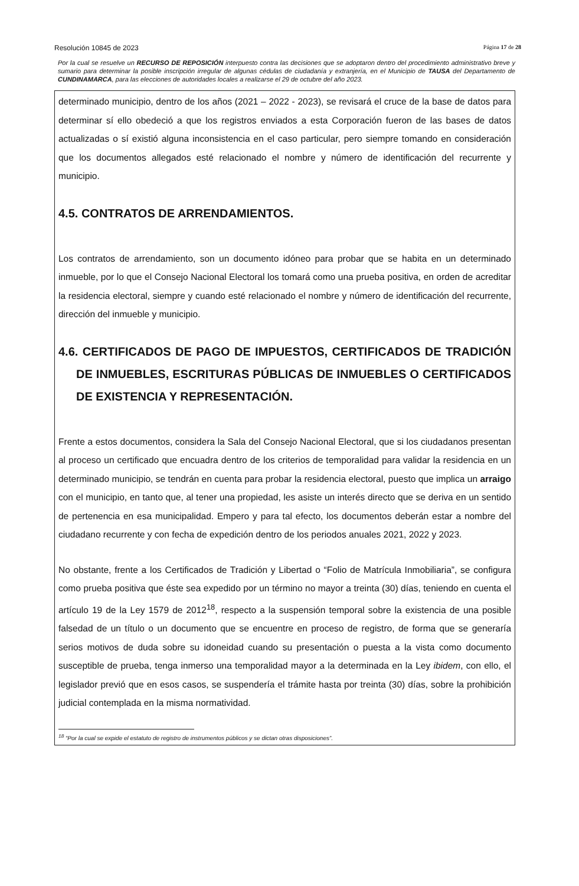Resolución 10845 de 2023 Página 17 de 28
Por la cual se resuelve un RECURSO DE REPOSICIÓN interpuesto contra las decisiones que se adoptaron dentro del procedimiento administrativo breve y sumario para determinar la posible inscripción irregular de algunas cédulas de ciudadanía y extranjería, en el Municipio de TAUSA del Departamento de CUNDINAMARCA, para las elecciones de autoridades locales a realizarse el 29 de octubre del año 2023.
determinado municipio, dentro de los años (2021 – 2022 - 2023), se revisará el cruce de la base de datos para determinar sí ello obedeció a que los registros enviados a esta Corporación fueron de las bases de datos actualizadas o sí existió alguna inconsistencia en el caso particular, pero siempre tomando en consideración que los documentos allegados esté relacionado el nombre y número de identificación del recurrente y municipio.
4.5. CONTRATOS DE ARRENDAMIENTOS.
Los contratos de arrendamiento, son un documento idóneo para probar que se habita en un determinado inmueble, por lo que el Consejo Nacional Electoral los tomará como una prueba positiva, en orden de acreditar la residencia electoral, siempre y cuando esté relacionado el nombre y número de identificación del recurrente, dirección del inmueble y municipio.
4.6. CERTIFICADOS DE PAGO DE IMPUESTOS, CERTIFICADOS DE TRADICIÓN DE INMUEBLES, ESCRITURAS PÚBLICAS DE INMUEBLES O CERTIFICADOS DE EXISTENCIA Y REPRESENTACIÓN.
Frente a estos documentos, considera la Sala del Consejo Nacional Electoral, que si los ciudadanos presentan al proceso un certificado que encuadra dentro de los criterios de temporalidad para validar la residencia en un determinado municipio, se tendrán en cuenta para probar la residencia electoral, puesto que implica un arraigo con el municipio, en tanto que, al tener una propiedad, les asiste un interés directo que se deriva en un sentido de pertenencia en esa municipalidad. Empero y para tal efecto, los documentos deberán estar a nombre del ciudadano recurrente y con fecha de expedición dentro de los periodos anuales 2021, 2022 y 2023.
No obstante, frente a los Certificados de Tradición y Libertad o “Folio de Matrícula Inmobiliaria”, se configura como prueba positiva que éste sea expedido por un término no mayor a treinta (30) días, teniendo en cuenta el artículo 19 de la Ley 1579 de 2012<sup>18</sup>, respecto a la suspensión temporal sobre la existencia de una posible falsedad de un título o un documento que se encuentre en proceso de registro, de forma que se generaría serios motivos de duda sobre su idoneidad cuando su presentación o puesta a la vista como documento susceptible de prueba, tenga inmerso una temporalidad mayor a la determinada en la Ley ibidem, con ello, el legislador previó que en esos casos, se suspendería el trámite hasta por treinta (30) días, sobre la prohibición judicial contemplada en la misma normatividad.
<sup>18</sup> “Por la cual se expide el estatuto de registro de instrumentos públicos y se dictan otras disposiciones”.